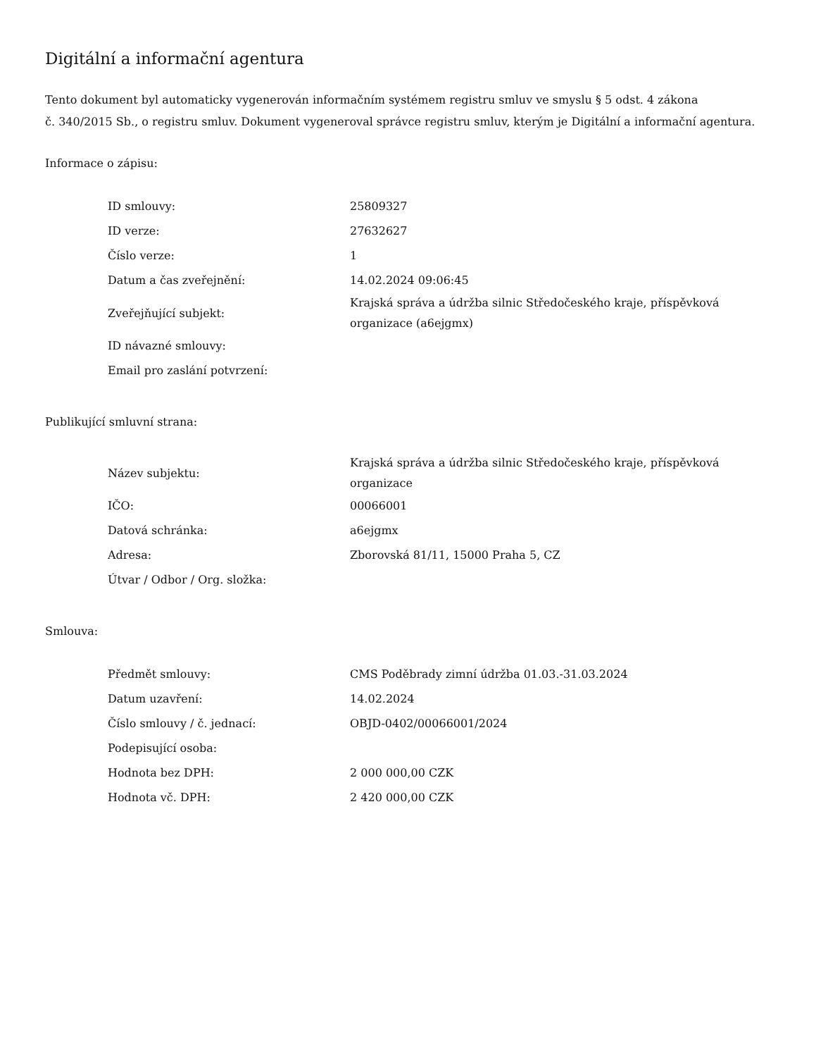Digitální a informační agentura
Tento dokument byl automaticky vygenerován informačním systémem registru smluv ve smyslu § 5 odst. 4 zákona
č. 340/2015 Sb., o registru smluv. Dokument vygeneroval správce registru smluv, kterým je Digitální a informační agentura.
Informace o zápisu:
| ID smlouvy: | 25809327 |
| ID verze: | 27632627 |
| Číslo verze: | 1 |
| Datum a čas zveřejnění: | 14.02.2024 09:06:45 |
| Zveřejňující subjekt: | Krajská správa a údržba silnic Středočeského kraje, příspěvková organizace (a6ejgmx) |
| ID návazné smlouvy: | |
| Email pro zaslání potvrzení: | |
Publikující smluvní strana:
| Název subjektu: | Krajská správa a údržba silnic Středočeského kraje, příspěvková organizace |
| IČO: | 00066001 |
| Datová schránka: | a6ejgmx |
| Adresa: | Zborovská 81/11, 15000 Praha 5, CZ |
| Útvar / Odbor / Org. složka: | |
Smlouva:
| Předmět smlouvy: | CMS Poděbrady zimní údržba 01.03.-31.03.2024 |
| Datum uzavření: | 14.02.2024 |
| Číslo smlouvy / č. jednací: | OBJD-0402/00066001/2024 |
| Podepisující osoba: | |
| Hodnota bez DPH: | 2 000 000,00 CZK |
| Hodnota vč. DPH: | 2 420 000,00 CZK |